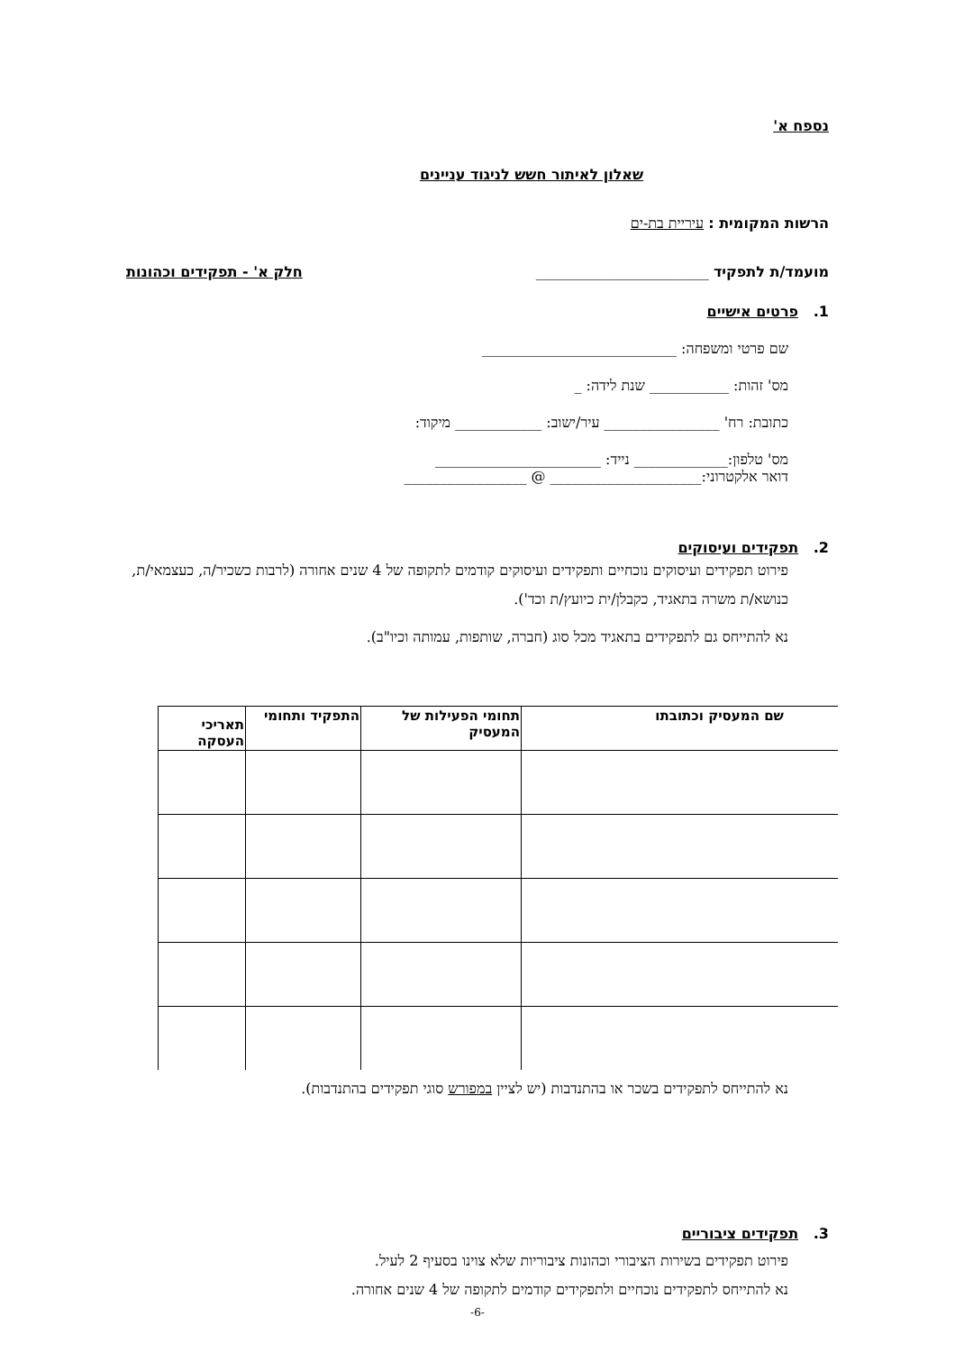נספח א'
שאלון לאיתור חשש לניגוד עניינים
הרשות המקומית : עיריית בת-ים
מועמד/ת לתפקיד ________________________ חלק א' - תפקידים וכהונות
1. פרטים אישיים
שם פרטי ומשפחה: ___________________________
מס' זהות: ___________ שנת לידה: _
כתובת: רח' ________________ עיר/ישוב: ____________ מיקוד:
מס' טלפון:_____________ נייד: _______________________
דואר אלקטרוני:_____________________ @ _________________
2. תפקידים ועיסוקים
פירוט תפקידים ועיסוקים נוכחיים ותפקידים ועיסוקים קודמים לתקופה של 4 שנים אחורה (לרבות כשכיר/ה, כעצמאי/ת, כנושא/ת משרה בתאגיד, כקבלן/ית כיועץ/ת וכד').
נא להתייחס גם לתפקידים בתאגיד מכל סוג (חברה, שותפות, עמותה וכיו"ב).
| שם המעסיק וכתובתו | תחומי הפעילות של המעסיק | התפקיד ותחומי | תאריכי העסקה |
| --- | --- | --- | --- |
נא להתייחס לתפקידים בשכר או בהתנדבות (יש לציין במפורש סוגי תפקידים בהתנדבות).
3. תפקידים ציבוריים
פירוט תפקידים בשירות הציבורי וכהונות ציבוריות שלא צוינו בסעיף 2 לעיל.
נא להתייחס לתפקידים נוכחיים ולתפקידים קודמים לתקופה של 4 שנים אחורה.
-6-